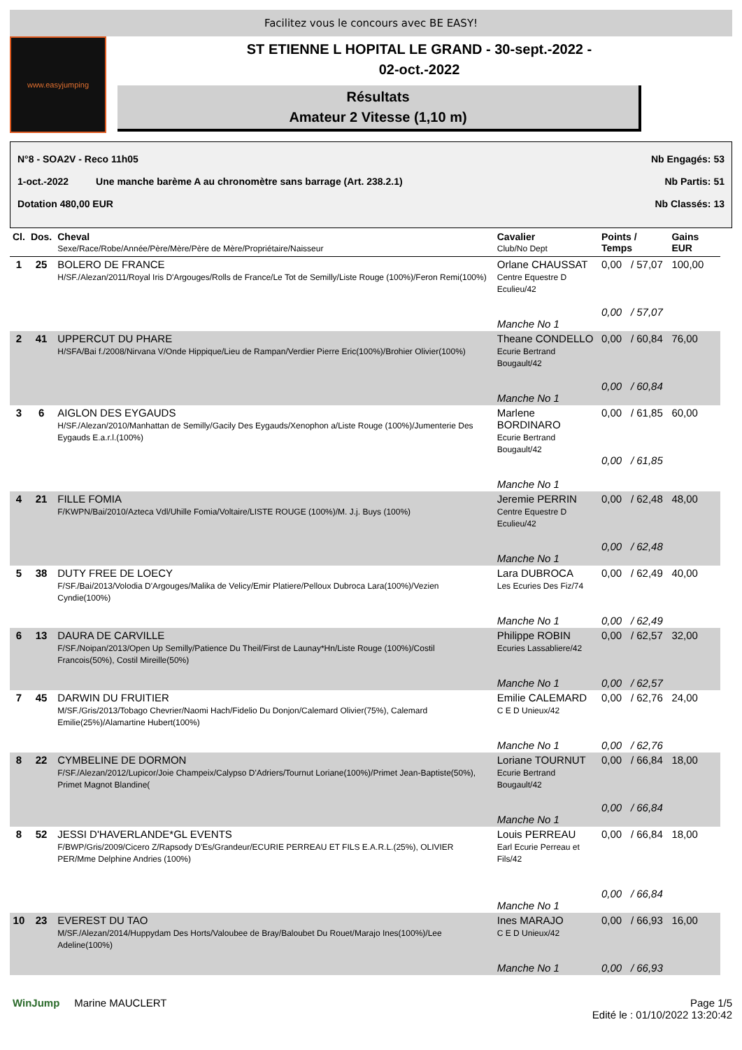Facilitez vous le concours avec BE EASY!
www.easyjumping
ST ETIENNE L HOPITAL LE GRAND - 30-sept.-2022 -
02-oct.-2022
Résultats
Amateur 2 Vitesse (1,10 m)
N°8 - SOA2V - Reco 11h05 Nb Engagés: 53
1-oct.-2022 Une manche barème A au chronomètre sans barrage (Art. 238.2.1) Nb Partis: 51
Dotation 480,00 EUR Nb Classés: 13
| Cl. | Dos. | Cheval Sexe/Race/Robe/Année/Père/Mère/Père de Mère/Propriétaire/Naisseur | Cavalier Club/No Dept | Points / Temps | | Gains EUR |
| --- | --- | --- | --- | --- | --- | --- |
| 1 | 25 | BOLERO DE FRANCE H/SF./Alezan/2011/Royal Iris D'Argouges/Rolls de France/Le Tot de Semilly/Liste Rouge (100%)/Feron Remi(100%) | Orlane CHAUSSAT Centre Equestre D Eculieu/42 Manche No 1 | 0,00 0,00 | / 57,07 / 57,07 | 100,00 |
| 2 | 41 | UPPERCUT DU PHARE H/SFA/Bai f./2008/Nirvana V/Onde Hippique/Lieu de Rampan/Verdier Pierre Eric(100%)/Brohier Olivier(100%) | Theane CONDELLO Ecurie Bertrand Bougault/42 Manche No 1 | 0,00 0,00 | / 60,84 / 60,84 | 76,00 |
| 3 | 6 | AIGLON DES EYGAUDS H/SF./Alezan/2010/Manhattan de Semilly/Gacily Des Eygauds/Xenophon a/Liste Rouge (100%)/Jumenterie Des Eygauds E.a.r.l.(100%) | Marlene BORDINARO Ecurie Bertrand Bougault/42 Manche No 1 | 0,00 0,00 | / 61,85 / 61,85 | 60,00 |
| 4 | 21 | FILLE FOMIA F/KWPN/Bai/2010/Azteca Vdl/Uhille Fomia/Voltaire/LISTE ROUGE (100%)/M. J.j. Buys (100%) | Jeremie PERRIN Centre Equestre D Eculieu/42 Manche No 1 | 0,00 0,00 | / 62,48 / 62,48 | 48,00 |
| 5 | 38 | DUTY FREE DE LOECY F/SF./Bai/2013/Volodia D'Argouges/Malika de Velicy/Emir Platiere/Pelloux Dubroca Lara(100%)/Vezien Cyndie(100%) | Lara DUBROCA Les Ecuries Des Fiz/74 Manche No 1 | 0,00 0,00 | / 62,49 / 62,49 | 40,00 |
| 6 | 13 | DAURA DE CARVILLE F/SF./Noipan/2013/Open Up Semilly/Patience Du Theil/First de Launay*Hn/Liste Rouge (100%)/Costil Francois(50%), Costil Mireille(50%) | Philippe ROBIN Ecuries Lassabliere/42 Manche No 1 | 0,00 0,00 | / 62,57 / 62,57 | 32,00 |
| 7 | 45 | DARWIN DU FRUITIER M/SF./Gris/2013/Tobago Chevrier/Naomi Hach/Fidelio Du Donjon/Calemard Olivier(75%), Calemard Emilie(25%)/Alamartine Hubert(100%) | Emilie CALEMARD C E D Unieux/42 Manche No 1 | 0,00 0,00 | / 62,76 / 62,76 | 24,00 |
| 8 | 22 | CYMBELINE DE DORMON F/SF./Alezan/2012/Lupicor/Joie Champeix/Calypso D'Adriers/Tournut Loriane(100%)/Primet Jean-Baptiste(50%), Primet Magnot Blandine( | Loriane TOURNUT Ecurie Bertrand Bougault/42 Manche No 1 | 0,00 0,00 | / 66,84 / 66,84 | 18,00 |
| 8 | 52 | JESSI D'HAVERLANDE*GL EVENTS F/BWP/Gris/2009/Cicero Z/Rapsody D'Es/Grandeur/ECURIE PERREAU ET FILS E.A.R.L.(25%), OLIVIER PER/Mme Delphine Andries (100%) | Louis PERREAU Earl Ecurie Perreau et Fils/42 Manche No 1 | 0,00 0,00 | / 66,84 / 66,84 | 18,00 |
| 10 | 23 | EVEREST DU TAO M/SF./Alezan/2014/Huppydam Des Horts/Valoubee de Bray/Baloubet Du Rouet/Marajo Ines(100%)/Lee Adeline(100%) | Ines MARAJO C E D Unieux/42 Manche No 1 | 0,00 0,00 | / 66,93 / 66,93 | 16,00 |
WinJump Marine MAUCLERT Page 1/5
Edité le : 01/10/2022 13:20:42